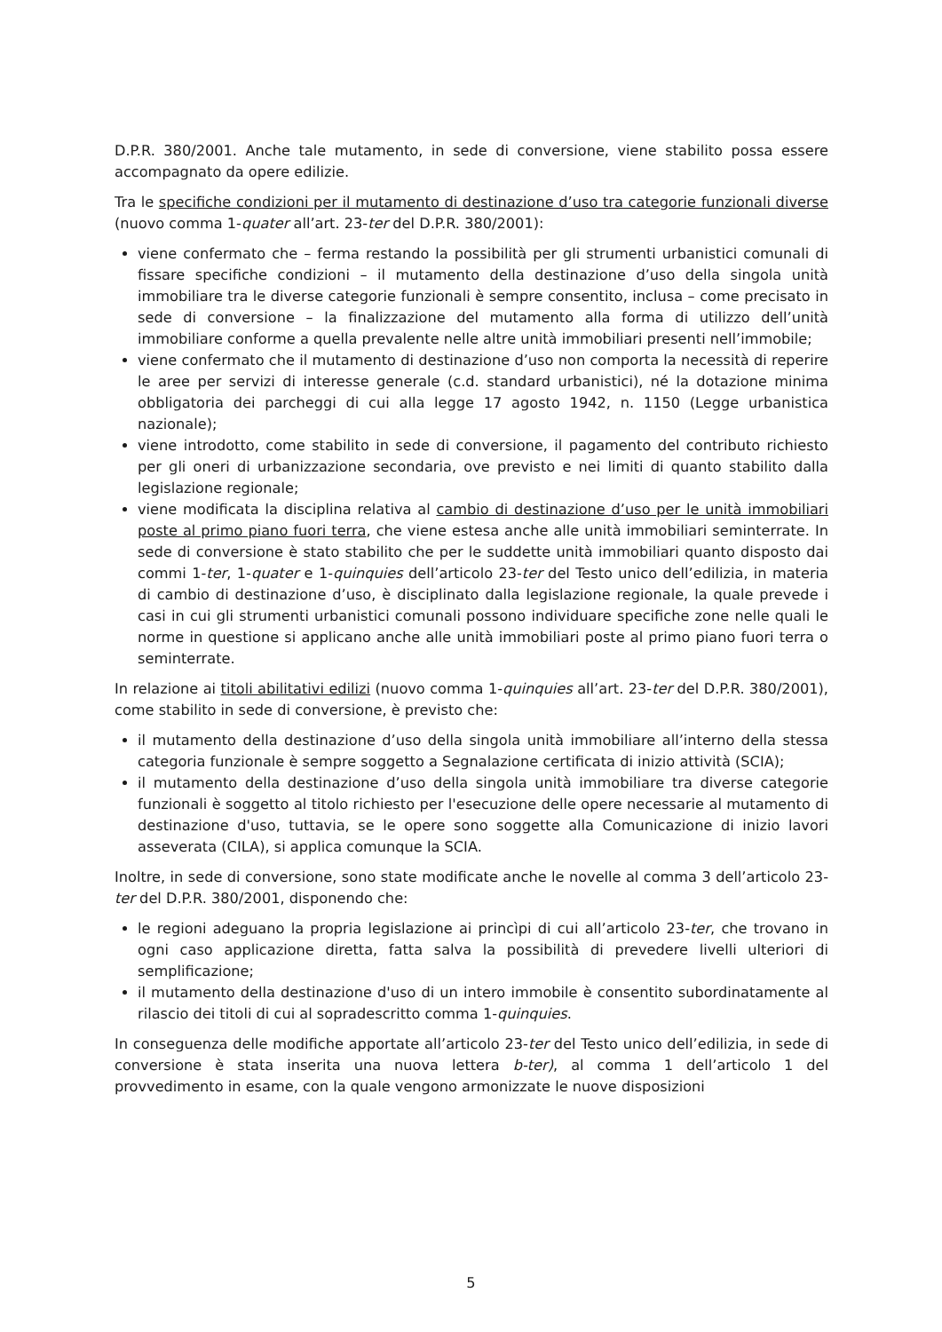D.P.R. 380/2001. Anche tale mutamento, in sede di conversione, viene stabilito possa essere accompagnato da opere edilizie.
Tra le specifiche condizioni per il mutamento di destinazione d’uso tra categorie funzionali diverse (nuovo comma 1-quater all’art. 23-ter del D.P.R. 380/2001):
viene confermato che – ferma restando la possibilità per gli strumenti urbanistici comunali di fissare specifiche condizioni – il mutamento della destinazione d’uso della singola unità immobiliare tra le diverse categorie funzionali è sempre consentito, inclusa – come precisato in sede di conversione – la finalizzazione del mutamento alla forma di utilizzo dell’unità immobiliare conforme a quella prevalente nelle altre unità immobiliari presenti nell’immobile;
viene confermato che il mutamento di destinazione d’uso non comporta la necessità di reperire le aree per servizi di interesse generale (c.d. standard urbanistici), né la dotazione minima obbligatoria dei parcheggi di cui alla legge 17 agosto 1942, n. 1150 (Legge urbanistica nazionale);
viene introdotto, come stabilito in sede di conversione, il pagamento del contributo richiesto per gli oneri di urbanizzazione secondaria, ove previsto e nei limiti di quanto stabilito dalla legislazione regionale;
viene modificata la disciplina relativa al cambio di destinazione d’uso per le unità immobiliari poste al primo piano fuori terra, che viene estesa anche alle unità immobiliari seminterrate. In sede di conversione è stato stabilito che per le suddette unità immobiliari quanto disposto dai commi 1-ter, 1-quater e 1-quinquies dell’articolo 23-ter del Testo unico dell’edilizia, in materia di cambio di destinazione d’uso, è disciplinato dalla legislazione regionale, la quale prevede i casi in cui gli strumenti urbanistici comunali possono individuare specifiche zone nelle quali le norme in questione si applicano anche alle unità immobiliari poste al primo piano fuori terra o seminterrate.
In relazione ai titoli abilitativi edilizi (nuovo comma 1-quinquies all’art. 23-ter del D.P.R. 380/2001), come stabilito in sede di conversione, è previsto che:
il mutamento della destinazione d’uso della singola unità immobiliare all’interno della stessa categoria funzionale è sempre soggetto a Segnalazione certificata di inizio attività (SCIA);
il mutamento della destinazione d’uso della singola unità immobiliare tra diverse categorie funzionali è soggetto al titolo richiesto per l'esecuzione delle opere necessarie al mutamento di destinazione d'uso, tuttavia, se le opere sono soggette alla Comunicazione di inizio lavori asseverata (CILA), si applica comunque la SCIA.
Inoltre, in sede di conversione, sono state modificate anche le novelle al comma 3 dell’articolo 23-ter del D.P.R. 380/2001, disponendo che:
le regioni adeguano la propria legislazione ai princìpi di cui all’articolo 23-ter, che trovano in ogni caso applicazione diretta, fatta salva la possibilità di prevedere livelli ulteriori di semplificazione;
il mutamento della destinazione d'uso di un intero immobile è consentito subordinatamente al rilascio dei titoli di cui al sopradescritto comma 1-quinquies.
In conseguenza delle modifiche apportate all’articolo 23-ter del Testo unico dell’edilizia, in sede di conversione è stata inserita una nuova lettera b-ter), al comma 1 dell’articolo 1 del provvedimento in esame, con la quale vengono armonizzate le nuove disposizioni
5